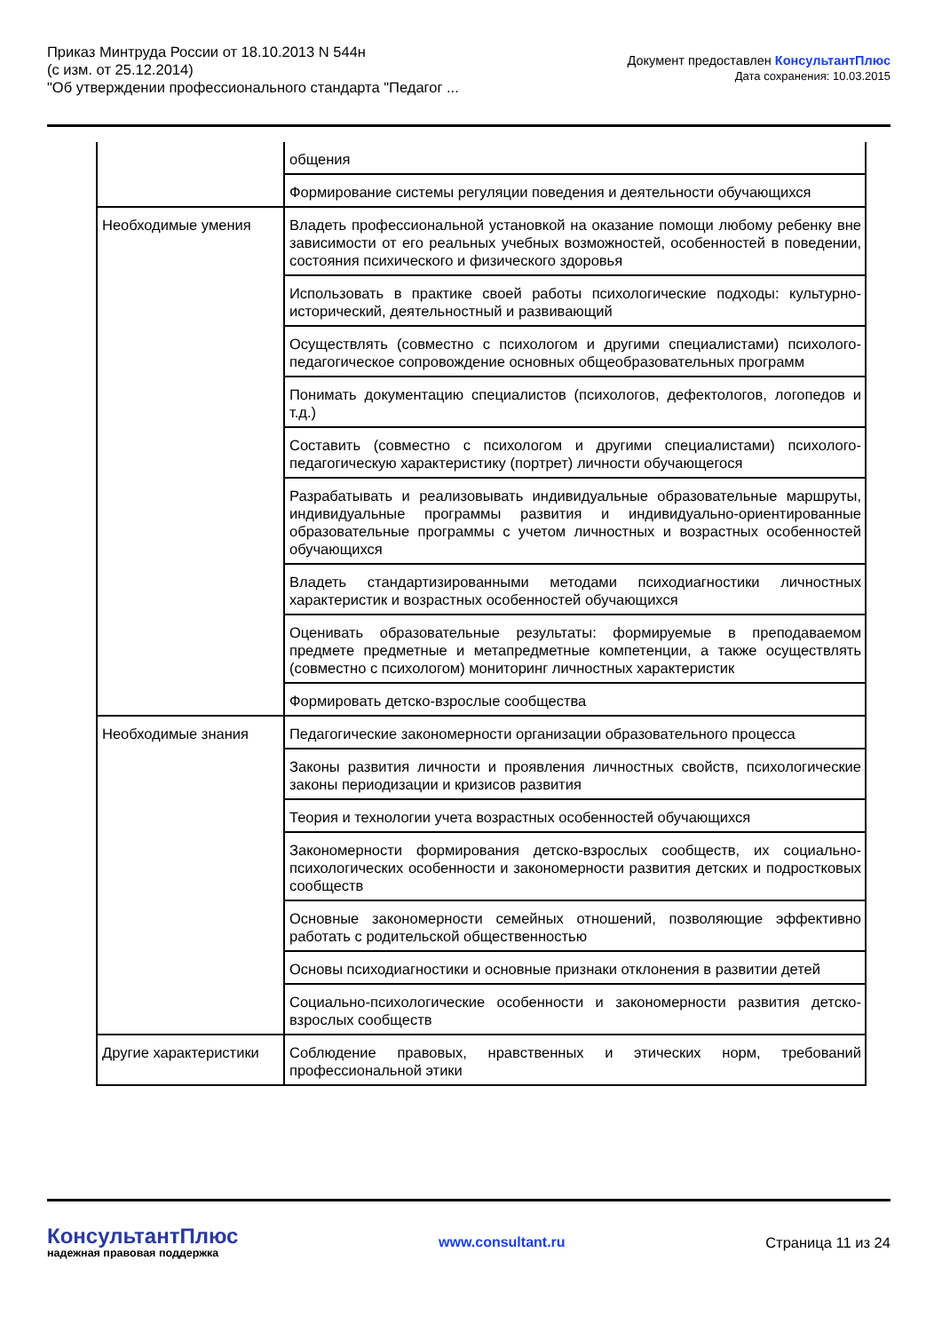Приказ Минтруда России от 18.10.2013 N 544н
(с изм. от 25.12.2014)
"Об утверждении профессионального стандарта "Педагог ...
Документ предоставлен КонсультантПлюс
Дата сохранения: 10.03.2015
| | общения |
| | Формирование системы регуляции поведения и деятельности обучающихся |
| Необходимые умения | Владеть профессиональной установкой на оказание помощи любому ребенку вне зависимости от его реальных учебных возможностей, особенностей в поведении, состояния психического и физического здоровья |
| | Использовать в практике своей работы психологические подходы: культурно-исторический, деятельностный и развивающий |
| | Осуществлять (совместно с психологом и другими специалистами) психолого-педагогическое сопровождение основных общеобразовательных программ |
| | Понимать документацию специалистов (психологов, дефектологов, логопедов и т.д.) |
| | Составить (совместно с психологом и другими специалистами) психолого-педагогическую характеристику (портрет) личности обучающегося |
| | Разрабатывать и реализовывать индивидуальные образовательные маршруты, индивидуальные программы развития и индивидуально-ориентированные образовательные программы с учетом личностных и возрастных особенностей обучающихся |
| | Владеть стандартизированными методами психодиагностики личностных характеристик и возрастных особенностей обучающихся |
| | Оценивать образовательные результаты: формируемые в преподаваемом предмете предметные и метапредметные компетенции, а также осуществлять (совместно с психологом) мониторинг личностных характеристик |
| | Формировать детско-взрослые сообщества |
| Необходимые знания | Педагогические закономерности организации образовательного процесса |
| | Законы развития личности и проявления личностных свойств, психологические законы периодизации и кризисов развития |
| | Теория и технологии учета возрастных особенностей обучающихся |
| | Закономерности формирования детско-взрослых сообществ, их социально-психологических особенности и закономерности развития детских и подростковых сообществ |
| | Основные закономерности семейных отношений, позволяющие эффективно работать с родительской общественностью |
| | Основы психодиагностики и основные признаки отклонения в развитии детей |
| | Социально-психологические особенности и закономерности развития детско-взрослых сообществ |
| Другие характеристики | Соблюдение правовых, нравственных и этических норм, требований профессиональной этики |
КонсультантПлюс
надежная правовая поддержка
www.consultant.ru Страница 11 из 24